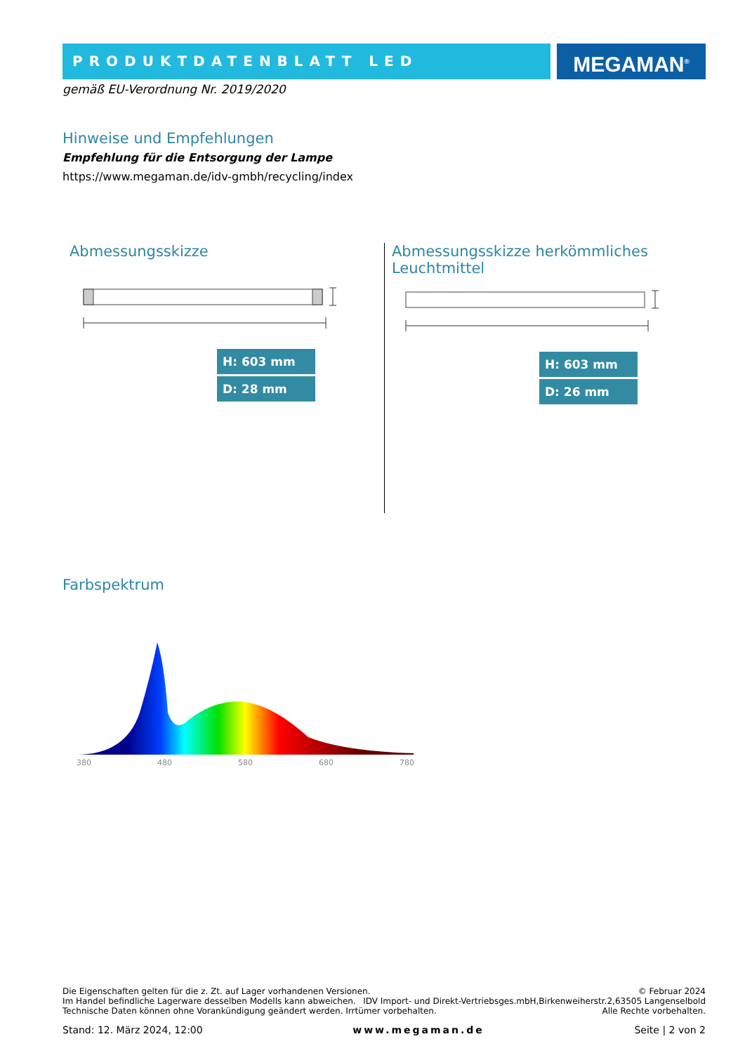PRODUKTDATENBLATT LED
MEGAMAN<sup>®</sup>
gemäß EU-Verordnung Nr. 2019/2020
Hinweise und Empfehlungen
Empfehlung für die Entsorgung der Lampe
https://www.megaman.de/idv-gmbh/recycling/index
Abmessungsskizze
H: 603 mm
D: 28 mm
Abmessungsskizze herkömmliches Leuchtmittel
H: 603 mm
D: 26 mm
Farbspektrum
380
480
580
680
780
Die Eigenschaften gelten für die z. Zt. auf Lager vorhandenen Versionen. © Februar 2024
Im Handel befindliche Lagerware desselben Modells kann abweichen. IDV Import- und Direkt-Vertriebsges.mbH,Birkenweiherstr.2,63505 Langenselbold
Technische Daten können ohne Vorankündigung geändert werden. Irrtümer vorbehalten. Alle Rechte vorbehalten.
Stand: 12. März 2024, 12:00 www.megaman.de Seite | 2 von 2